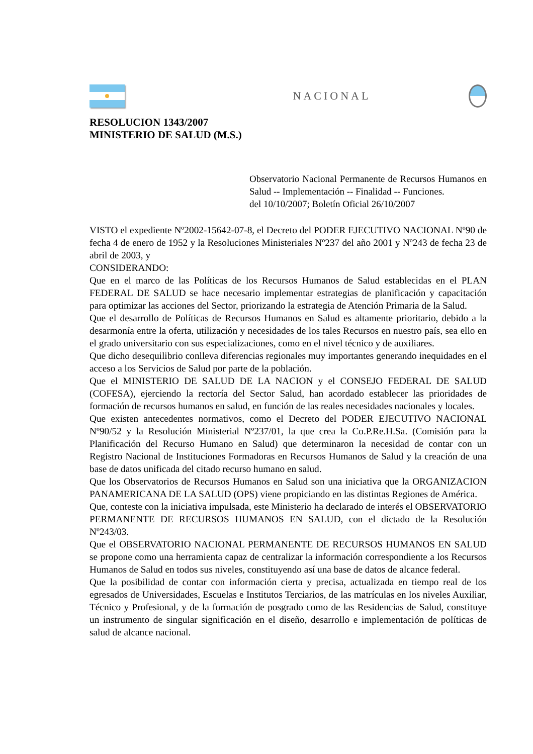NACIONAL
RESOLUCION 1343/2007
MINISTERIO DE SALUD (M.S.)
Observatorio Nacional Permanente de Recursos Humanos en Salud -- Implementación -- Finalidad -- Funciones.
del 10/10/2007; Boletín Oficial 26/10/2007
VISTO el expediente Nº2002-15642-07-8, el Decreto del PODER EJECUTIVO NACIONAL Nº90 de fecha 4 de enero de 1952 y la Resoluciones Ministeriales Nº237 del año 2001 y Nº243 de fecha 23 de abril de 2003, y
CONSIDERANDO:
Que en el marco de las Políticas de los Recursos Humanos de Salud establecidas en el PLAN FEDERAL DE SALUD se hace necesario implementar estrategias de planificación y capacitación para optimizar las acciones del Sector, priorizando la estrategia de Atención Primaria de la Salud.
Que el desarrollo de Políticas de Recursos Humanos en Salud es altamente prioritario, debido a la desarmonía entre la oferta, utilización y necesidades de los tales Recursos en nuestro país, sea ello en el grado universitario con sus especializaciones, como en el nivel técnico y de auxiliares.
Que dicho desequilibrio conlleva diferencias regionales muy importantes generando inequidades en el acceso a los Servicios de Salud por parte de la población.
Que el MINISTERIO DE SALUD DE LA NACION y el CONSEJO FEDERAL DE SALUD (COFESA), ejerciendo la rectoría del Sector Salud, han acordado establecer las prioridades de formación de recursos humanos en salud, en función de las reales necesidades nacionales y locales.
Que existen antecedentes normativos, como el Decreto del PODER EJECUTIVO NACIONAL Nº90/52 y la Resolución Ministerial Nº237/01, la que crea la Co.P.Re.H.Sa. (Comisión para la Planificación del Recurso Humano en Salud) que determinaron la necesidad de contar con un Registro Nacional de Instituciones Formadoras en Recursos Humanos de Salud y la creación de una base de datos unificada del citado recurso humano en salud.
Que los Observatorios de Recursos Humanos en Salud son una iniciativa que la ORGANIZACION PANAMERICANA DE LA SALUD (OPS) viene propiciando en las distintas Regiones de América.
Que, conteste con la iniciativa impulsada, este Ministerio ha declarado de interés el OBSERVATORIO PERMANENTE DE RECURSOS HUMANOS EN SALUD, con el dictado de la Resolución Nº243/03.
Que el OBSERVATORIO NACIONAL PERMANENTE DE RECURSOS HUMANOS EN SALUD se propone como una herramienta capaz de centralizar la información correspondiente a los Recursos Humanos de Salud en todos sus niveles, constituyendo así una base de datos de alcance federal.
Que la posibilidad de contar con información cierta y precisa, actualizada en tiempo real de los egresados de Universidades, Escuelas e Institutos Terciarios, de las matrículas en los niveles Auxiliar, Técnico y Profesional, y de la formación de posgrado como de las Residencias de Salud, constituye un instrumento de singular significación en el diseño, desarrollo e implementación de políticas de salud de alcance nacional.